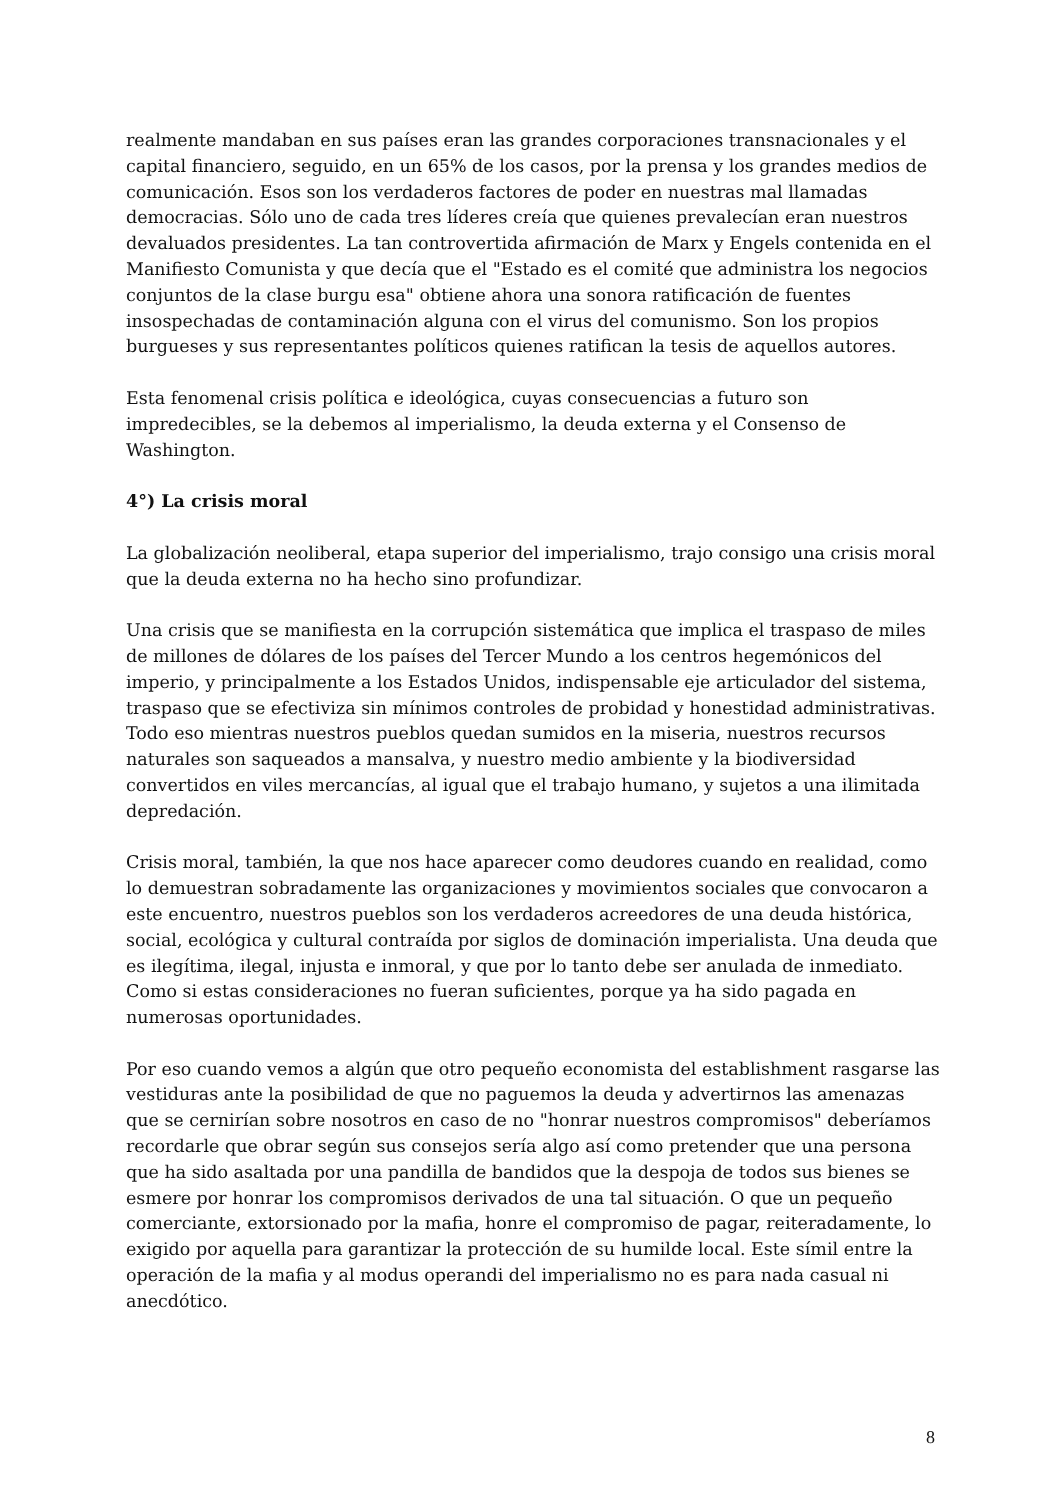realmente mandaban en sus países eran las grandes corporaciones transnacionales y el capital financiero, seguido, en un 65% de los casos, por la prensa y los grandes medios de comunicación. Esos son los verdaderos factores de poder en nuestras mal llamadas democracias. Sólo uno de cada tres líderes creía que quienes prevalecían eran nuestros devaluados presidentes. La tan controvertida afirmación de Marx y Engels contenida en el Manifiesto Comunista y que decía que el "Estado es el comité que administra los negocios conjuntos de la clase burgu esa" obtiene ahora una sonora ratificación de fuentes insospechadas de contaminación alguna con el virus del comunismo. Son los propios burgueses y sus representantes políticos quienes ratifican la tesis de aquellos autores.
Esta fenomenal crisis política e ideológica, cuyas consecuencias a futuro son impredecibles, se la debemos al imperialismo, la deuda externa y el Consenso de Washington.
4°) La crisis moral
La globalización neoliberal, etapa superior del imperialismo, trajo consigo una crisis moral que la deuda externa no ha hecho sino profundizar.
Una crisis que se manifiesta en la corrupción sistemática que implica el traspaso de miles de millones de dólares de los países del Tercer Mundo a los centros hegemónicos del imperio, y principalmente a los Estados Unidos, indispensable eje articulador del sistema, traspaso que se efectiviza sin mínimos controles de probidad y honestidad administrativas. Todo eso mientras nuestros pueblos quedan sumidos en la miseria, nuestros recursos naturales son saqueados a mansalva, y nuestro medio ambiente y la biodiversidad convertidos en viles mercancías, al igual que el trabajo humano, y sujetos a una ilimitada depredación.
Crisis moral, también, la que nos hace aparecer como deudores cuando en realidad, como lo demuestran sobradamente las organizaciones y movimientos sociales que convocaron a este encuentro, nuestros pueblos son los verdaderos acreedores de una deuda histórica, social, ecológica y cultural contraída por siglos de dominación imperialista. Una deuda que es ilegítima, ilegal, injusta e inmoral, y que por lo tanto debe ser anulada de inmediato. Como si estas consideraciones no fueran suficientes, porque ya ha sido pagada en numerosas oportunidades.
Por eso cuando vemos a algún que otro pequeño economista del establishment rasgarse las vestiduras ante la posibilidad de que no paguemos la deuda y advertirnos las amenazas que se cernirían sobre nosotros en caso de no "honrar nuestros compromisos" deberíamos recordarle que obrar según sus consejos sería algo así como pretender que una persona que ha sido asaltada por una pandilla de bandidos que la despoja de todos sus bienes se esmere por honrar los compromisos derivados de una tal situación. O que un pequeño comerciante, extorsionado por la mafia, honre el compromiso de pagar, reiteradamente, lo exigido por aquella para garantizar la protección de su humilde local. Este símil entre la operación de la mafia y al modus operandi del imperialismo no es para nada casual ni anecdótico.
8